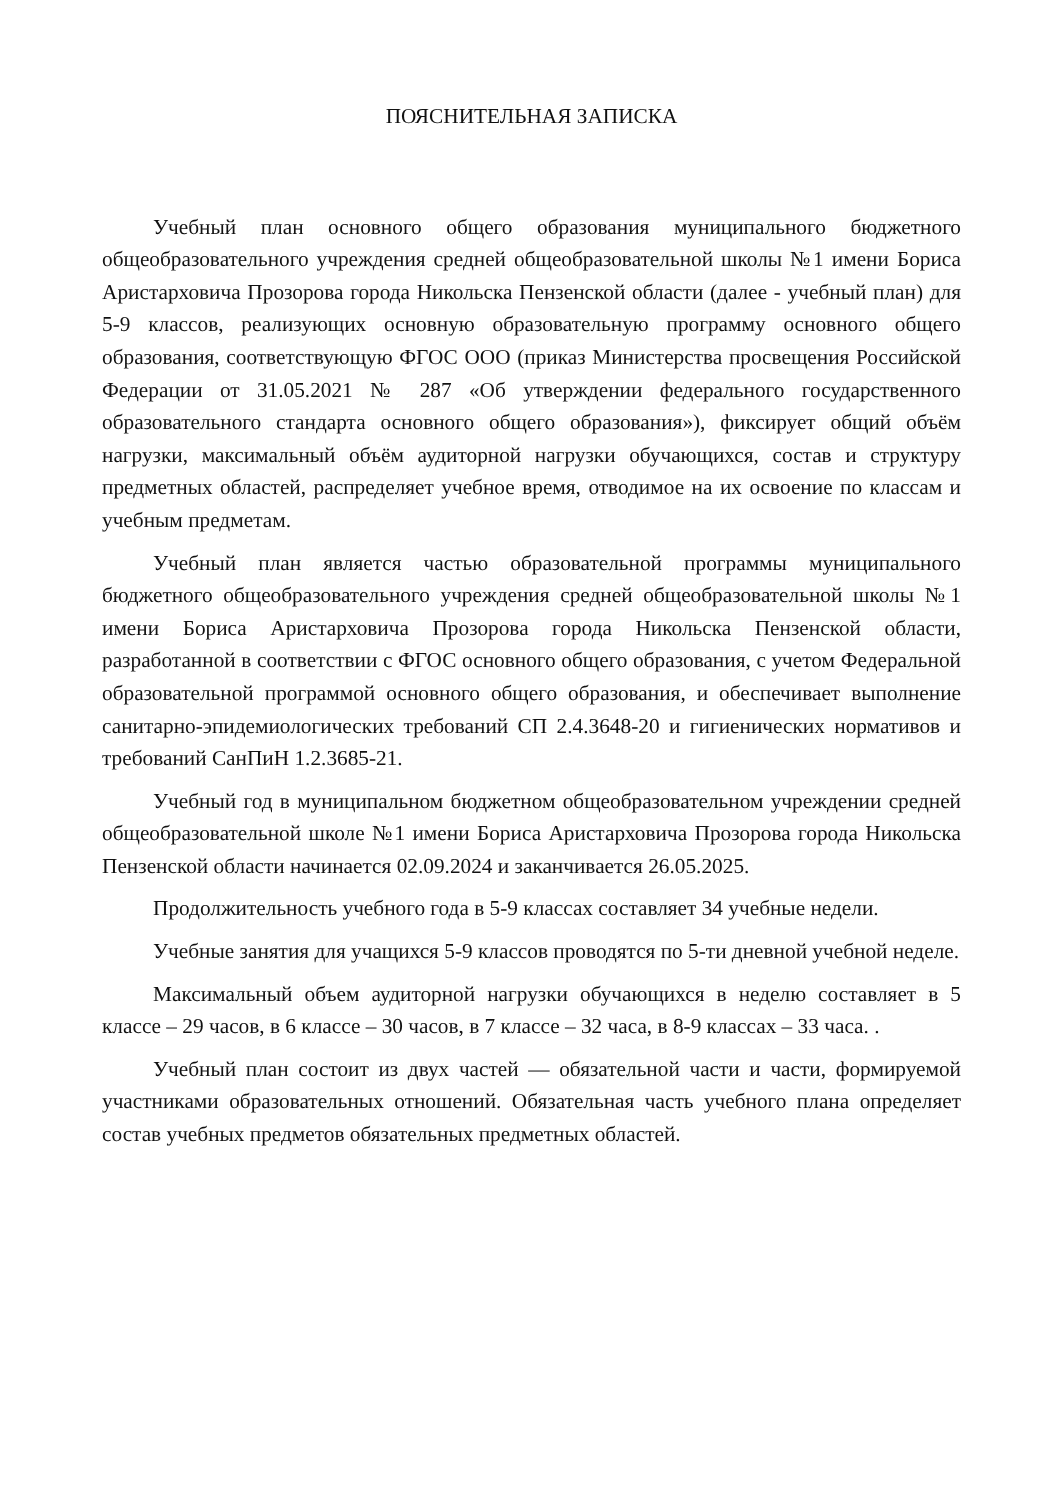ПОЯСНИТЕЛЬНАЯ ЗАПИСКА
Учебный план основного общего образования муниципального бюджетного общеобразовательного учреждения средней общеобразовательной школы №1 имени Бориса Аристарховича Прозорова города Никольска Пензенской области (далее - учебный план) для 5-9 классов, реализующих основную образовательную программу основного общего образования, соответствующую ФГОС ООО (приказ Министерства просвещения Российской Федерации от 31.05.2021 № 287 «Об утверждении федерального государственного образовательного стандарта основного общего образования»), фиксирует общий объём нагрузки, максимальный объём аудиторной нагрузки обучающихся, состав и структуру предметных областей, распределяет учебное время, отводимое на их освоение по классам и учебным предметам.
Учебный план является частью образовательной программы муниципального бюджетного общеобразовательного учреждения средней общеобразовательной школы №1 имени Бориса Аристарховича Прозорова города Никольска Пензенской области, разработанной в соответствии с ФГОС основного общего образования, с учетом Федеральной образовательной программой основного общего образования, и обеспечивает выполнение санитарно-эпидемиологических требований СП 2.4.3648-20 и гигиенических нормативов и требований СанПиН 1.2.3685-21.
Учебный год в муниципальном бюджетном общеобразовательном учреждении средней общеобразовательной школе №1 имени Бориса Аристарховича Прозорова города Никольска Пензенской области начинается 02.09.2024 и заканчивается 26.05.2025.
Продолжительность учебного года в 5-9 классах составляет 34 учебные недели.
Учебные занятия для учащихся 5-9 классов проводятся по 5-ти дневной учебной неделе.
Максимальный объем аудиторной нагрузки обучающихся в неделю составляет в 5 классе – 29 часов, в 6 классе – 30 часов, в 7 классе – 32 часа, в 8-9 классах – 33 часа. .
Учебный план состоит из двух частей — обязательной части и части, формируемой участниками образовательных отношений. Обязательная часть учебного плана определяет состав учебных предметов обязательных предметных областей.